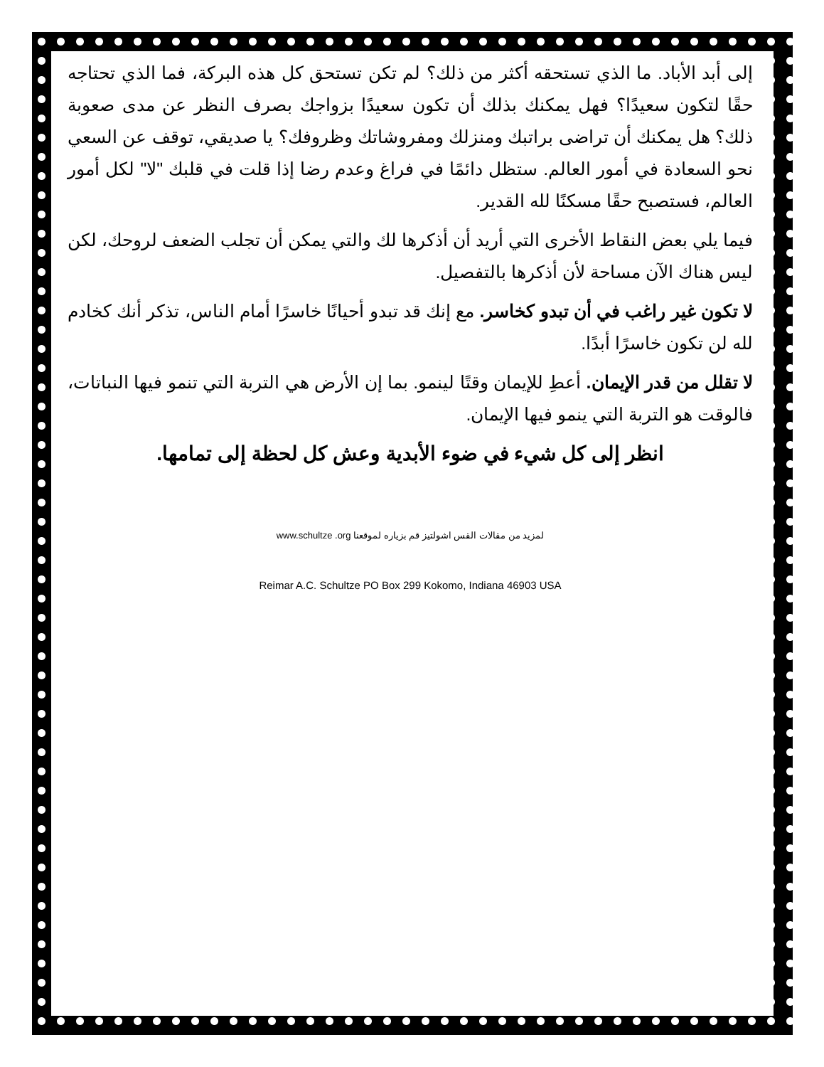إلى أبد الأباد. ما الذي تستحقه أكثر من ذلك؟ لم تكن تستحق كل هذه البركة، فما الذي تحتاجه حقًا لتكون سعيدًا؟ فهل يمكنك بذلك أن تكون سعيدًا بزواجك بصرف النظر عن مدى صعوبة ذلك؟ هل يمكنك أن تراضى براتبك ومنزلك ومفروشاتك وظروفك؟ يا صديقي، توقف عن السعي نحو السعادة في أمور العالم. ستظل دائمًا في فراغ وعدم رضا إذا قلت في قلبك "لا" لكل أمور العالم، فستصبح حقًا مسكنًا لله القدير.
فيما يلي بعض النقاط الأخرى التي أريد أن أذكرها لك والتي يمكن أن تجلب الضعف لروحك، لكن ليس هناك الآن مساحة لأن أذكرها بالتفصيل.
لا تكون غير راغب في أن تبدو كخاسر. مع إنك قد تبدو أحيانًا خاسرًا أمام الناس، تذكر أنك كخادم لله لن تكون خاسرًا أبدًا.
لا تقلل من قدر الإيمان. أعطِ للإيمان وقتًا لينمو. بما إن الأرض هي التربة التي تنمو فيها النباتات، فالوقت هو التربة التي ينمو فيها الإيمان.
انظر إلى كل شيء في ضوء الأبدية وعش كل لحظة إلى تمامها.
لمزيد من مقالات القس اشولتيز قم بزياره لموقعنا www.schultze .org
Reimar A.C. Schultze PO Box 299 Kokomo, Indiana 46903 USA